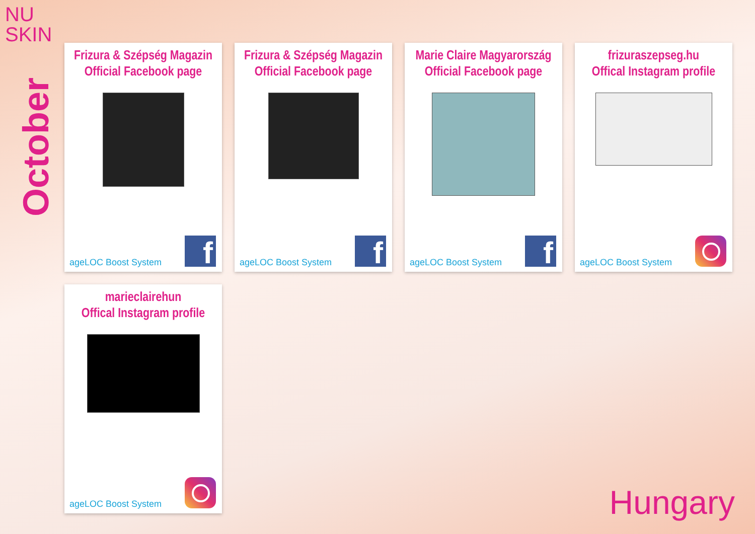NU
SKIN
October
Frizura & Szépség Magazin
Official Facebook page
ageLOC Boost System f
Frizura & Szépség Magazin
Official Facebook page
ageLOC Boost System f
Marie Claire Magyarország
Official Facebook page
ageLOC Boost System f
frizuraszepseg.hu
Offical Instagram profile
ageLOC Boost System
marieclairehun
Offical Instagram profile
ageLOC Boost System
Hungary